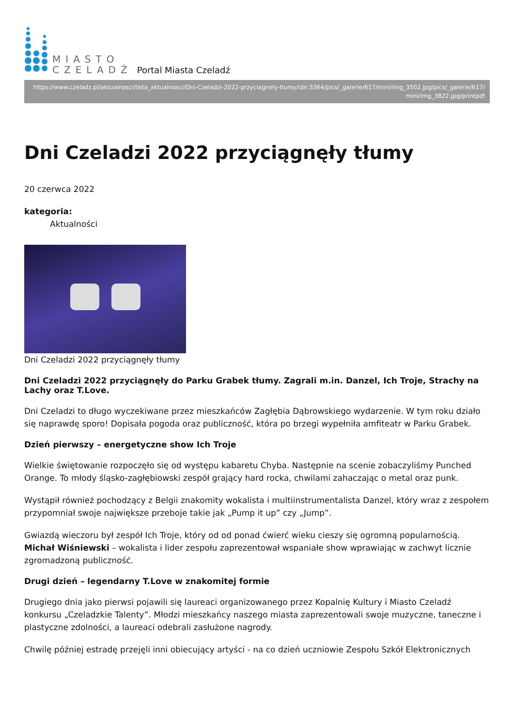MIASTO
CZELADŹ
Portal Miasta Czeladź
https://www.czeladz.pl/aktualnosci/lista_aktualnosci/Dni-Czeladzi-2022-przyciagnely-tlumy/idn:3364/pics/_galerie/617/mini/img_3502.jpg/pics/_galerie/617/
mini/img_3822.jpg/printpdf
Dni Czeladzi 2022 przyciągnęły tłumy
20 czerwca 2022
kategoria:
Aktualności
Dni Czeladzi 2022 przyciągnęły tłumy
Dni Czeladzi 2022 przyciągnęły do Parku Grabek tłumy. Zagrali m.in. Danzel, Ich Troje, Strachy na Lachy oraz T.Love.
Dni Czeladzi to długo wyczekiwane przez mieszkańców Zagłębia Dąbrowskiego wydarzenie. W tym roku działo się naprawdę sporo! Dopisała pogoda oraz publiczność, która po brzegi wypełniła amfiteatr w Parku Grabek.
Dzień pierwszy – energetyczne show Ich Troje
Wielkie świętowanie rozpoczęło się od występu kabaretu Chyba. Następnie na scenie zobaczyliśmy Punched Orange. To młody śląsko-zagłębiowski zespół grający hard rocka, chwilami zahaczając o metal oraz punk.
Wystąpił również pochodzący z Belgii znakomity wokalista i multiinstrumentalista Danzel, który wraz z zespołem przypomniał swoje największe przeboje takie jak „Pump it up” czy „Jump”.
Gwiazdą wieczoru był zespół Ich Troje, który od od ponad ćwierć wieku cieszy się ogromną popularnością. Michał Wiśniewski – wokalista i lider zespołu zaprezentował wspaniałe show wprawiając w zachwyt licznie zgromadzoną publiczność.
Drugi dzień – legendarny T.Love w znakomitej formie
Drugiego dnia jako pierwsi pojawili się laureaci organizowanego przez Kopalnię Kultury i Miasto Czeladź konkursu „Czeladzkie Talenty”. Młodzi mieszkańcy naszego miasta zaprezentowali swoje muzyczne, taneczne i plastyczne zdolności, a laureaci odebrali zasłużone nagrody.
Chwilę później estradę przejęli inni obiecujący artyści - na co dzień uczniowie Zespołu Szkół Elektronicznych